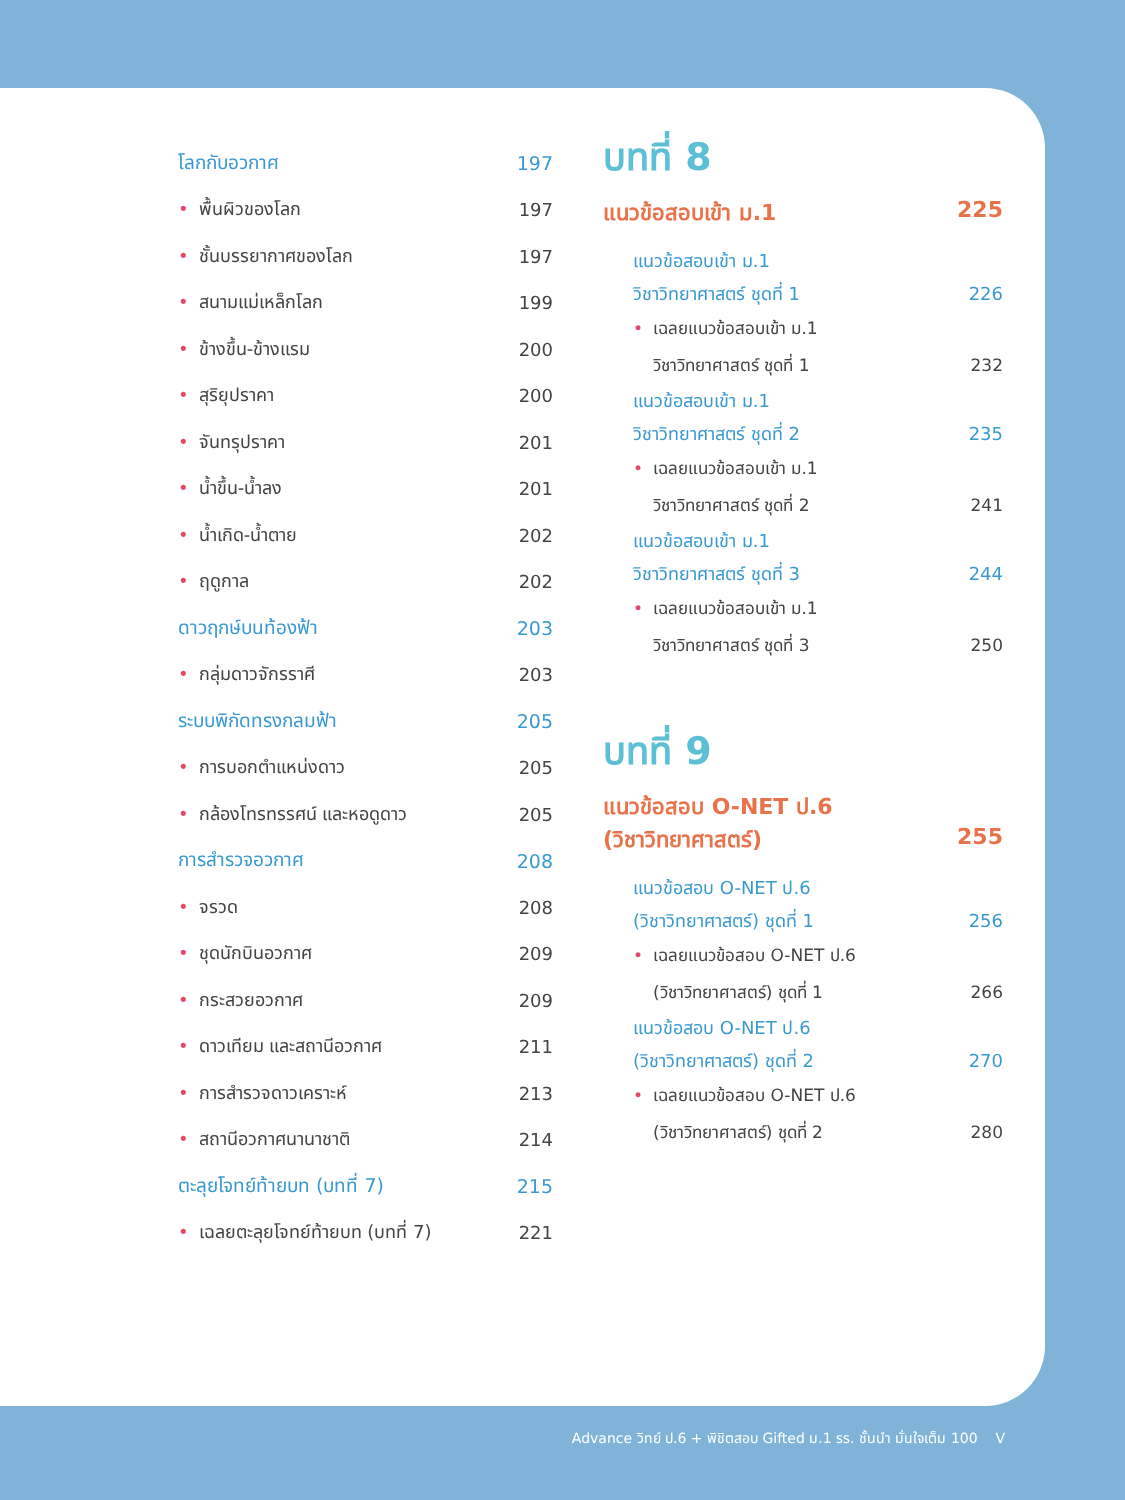โลกกับอวกาศ 197
• พื้นผิวของโลก 197
• ชั้นบรรยากาศของโลก 197
• สนามแม่เหล็กโลก 199
• ข้างขึ้น-ข้างแรม 200
• สุริยุปราคา 200
• จันทรุปราคา 201
• น้ำขึ้น-น้ำลง 201
• น้ำเกิด-น้ำตาย 202
• ฤดูกาล 202
ดาวฤกษ์บนท้องฟ้า 203
• กลุ่มดาวจักรราศี 203
ระบบพิกัดทรงกลมฟ้า 205
• การบอกตำแหน่งดาว 205
• กล้องโทรทรรศน์ และหอดูดาว 205
การสำรวจอวกาศ 208
• จรวด 208
• ชุดนักบินอวกาศ 209
• กระสวยอวกาศ 209
• ดาวเทียม และสถานีอวกาศ 211
• การสำรวจดาวเคราะห์ 213
• สถานีอวกาศนานาชาติ 214
ตะลุยโจทย์ท้ายบท (บทที่ 7) 215
• เฉลยตะลุยโจทย์ท้ายบท (บทที่ 7) 221
บทที่ 8
แนวข้อสอบเข้า ม.1 225
แนวข้อสอบเข้า ม.1
วิชาวิทยาศาสตร์ ชุดที่ 1 226
• เฉลยแนวข้อสอบเข้า ม.1
วิชาวิทยาศาสตร์ ชุดที่ 1 232
แนวข้อสอบเข้า ม.1
วิชาวิทยาศาสตร์ ชุดที่ 2 235
• เฉลยแนวข้อสอบเข้า ม.1
วิชาวิทยาศาสตร์ ชุดที่ 2 241
แนวข้อสอบเข้า ม.1
วิชาวิทยาศาสตร์ ชุดที่ 3 244
• เฉลยแนวข้อสอบเข้า ม.1
วิชาวิทยาศาสตร์ ชุดที่ 3 250
บทที่ 9
แนวข้อสอบ O-NET ป.6
(วิชาวิทยาศาสตร์) 255
แนวข้อสอบ O-NET ป.6
(วิชาวิทยาศาสตร์) ชุดที่ 1 256
• เฉลยแนวข้อสอบ O-NET ป.6
(วิชาวิทยาศาสตร์) ชุดที่ 1 266
แนวข้อสอบ O-NET ป.6
(วิชาวิทยาศาสตร์) ชุดที่ 2 270
• เฉลยแนวข้อสอบ O-NET ป.6
(วิชาวิทยาศาสตร์) ชุดที่ 2 280
Advance วิทย์ ป.6 + พิชิตสอบ Gifted ม.1 รร. ชั้นนำ มั่นใจเต็ม 100 V